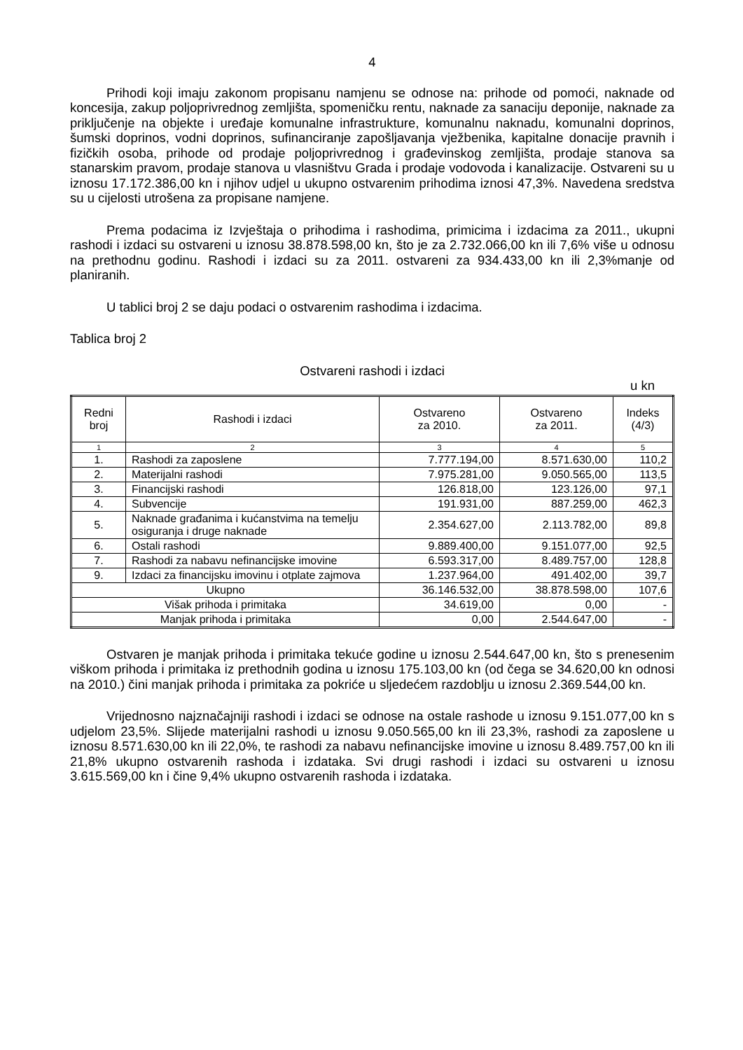4
Prihodi koji imaju zakonom propisanu namjenu se odnose na: prihode od pomoći, naknade od koncesija, zakup poljoprivrednog zemljišta, spomeničku rentu, naknade za sanaciju deponije, naknade za priključenje na objekte i uređaje komunalne infrastrukture, komunalnu naknadu, komunalni doprinos, šumski doprinos, vodni doprinos, sufinanciranje zapošljavanja vježbenika, kapitalne donacije pravnih i fizičkih osoba, prihode od prodaje poljoprivrednog i građevinskog zemljišta, prodaje stanova sa stanarskim pravom, prodaje stanova u vlasništvu Grada i prodaje vodovoda i kanalizacije. Ostvareni su u iznosu 17.172.386,00 kn i njihov udjel u ukupno ostvarenim prihodima iznosi 47,3%. Navedena sredstva su u cijelosti utrošena za propisane namjene.
Prema podacima iz Izvještaja o prihodima i rashodima, primicima i izdacima za 2011., ukupni rashodi i izdaci su ostvareni u iznosu 38.878.598,00 kn, što je za 2.732.066,00 kn ili 7,6% više u odnosu na prethodnu godinu. Rashodi i izdaci su za 2011. ostvareni za 934.433,00 kn ili 2,3%manje od planiranih.
U tablici broj 2 se daju podaci o ostvarenim rashodima i izdacima.
Tablica broj 2
Ostvareni rashodi i izdaci
u kn
| Redni broj | Rashodi i izdaci | Ostvareno za 2010. | Ostvareno za 2011. | Indeks (4/3) |
| --- | --- | --- | --- | --- |
| 1 | 2 | 3 | 4 | 5 |
| 1. | Rashodi za zaposlene | 7.777.194,00 | 8.571.630,00 | 110,2 |
| 2. | Materijalni rashodi | 7.975.281,00 | 9.050.565,00 | 113,5 |
| 3. | Financijski rashodi | 126.818,00 | 123.126,00 | 97,1 |
| 4. | Subvencije | 191.931,00 | 887.259,00 | 462,3 |
| 5. | Naknade građanima i kućanstvima na temelju osiguranja i druge naknade | 2.354.627,00 | 2.113.782,00 | 89,8 |
| 6. | Ostali rashodi | 9.889.400,00 | 9.151.077,00 | 92,5 |
| 7. | Rashodi za nabavu nefinancijske imovine | 6.593.317,00 | 8.489.757,00 | 128,8 |
| 9. | Izdaci za financijsku imovinu i otplate zajmova | 1.237.964,00 | 491.402,00 | 39,7 |
| Ukupno | | 36.146.532,00 | 38.878.598,00 | 107,6 |
| Višak prihoda i primitaka | | 34.619,00 | 0,00 | - |
| Manjak prihoda i primitaka | | 0,00 | 2.544.647,00 | - |
Ostvaren je manjak prihoda i primitaka tekuće godine u iznosu 2.544.647,00 kn, što s prenesenim viškom prihoda i primitaka iz prethodnih godina u iznosu 175.103,00 kn (od čega se 34.620,00 kn odnosi na 2010.) čini manjak prihoda i primitaka za pokriće u sljedećem razdoblju u iznosu 2.369.544,00 kn.
Vrijednosno najznačajniji rashodi i izdaci se odnose na ostale rashode u iznosu 9.151.077,00 kn s udjelom 23,5%. Slijede materijalni rashodi u iznosu 9.050.565,00 kn ili 23,3%, rashodi za zaposlene u iznosu 8.571.630,00 kn ili 22,0%, te rashodi za nabavu nefinancijske imovine u iznosu 8.489.757,00 kn ili 21,8% ukupno ostvarenih rashoda i izdataka. Svi drugi rashodi i izdaci su ostvareni u iznosu 3.615.569,00 kn i čine 9,4% ukupno ostvarenih rashoda i izdataka.